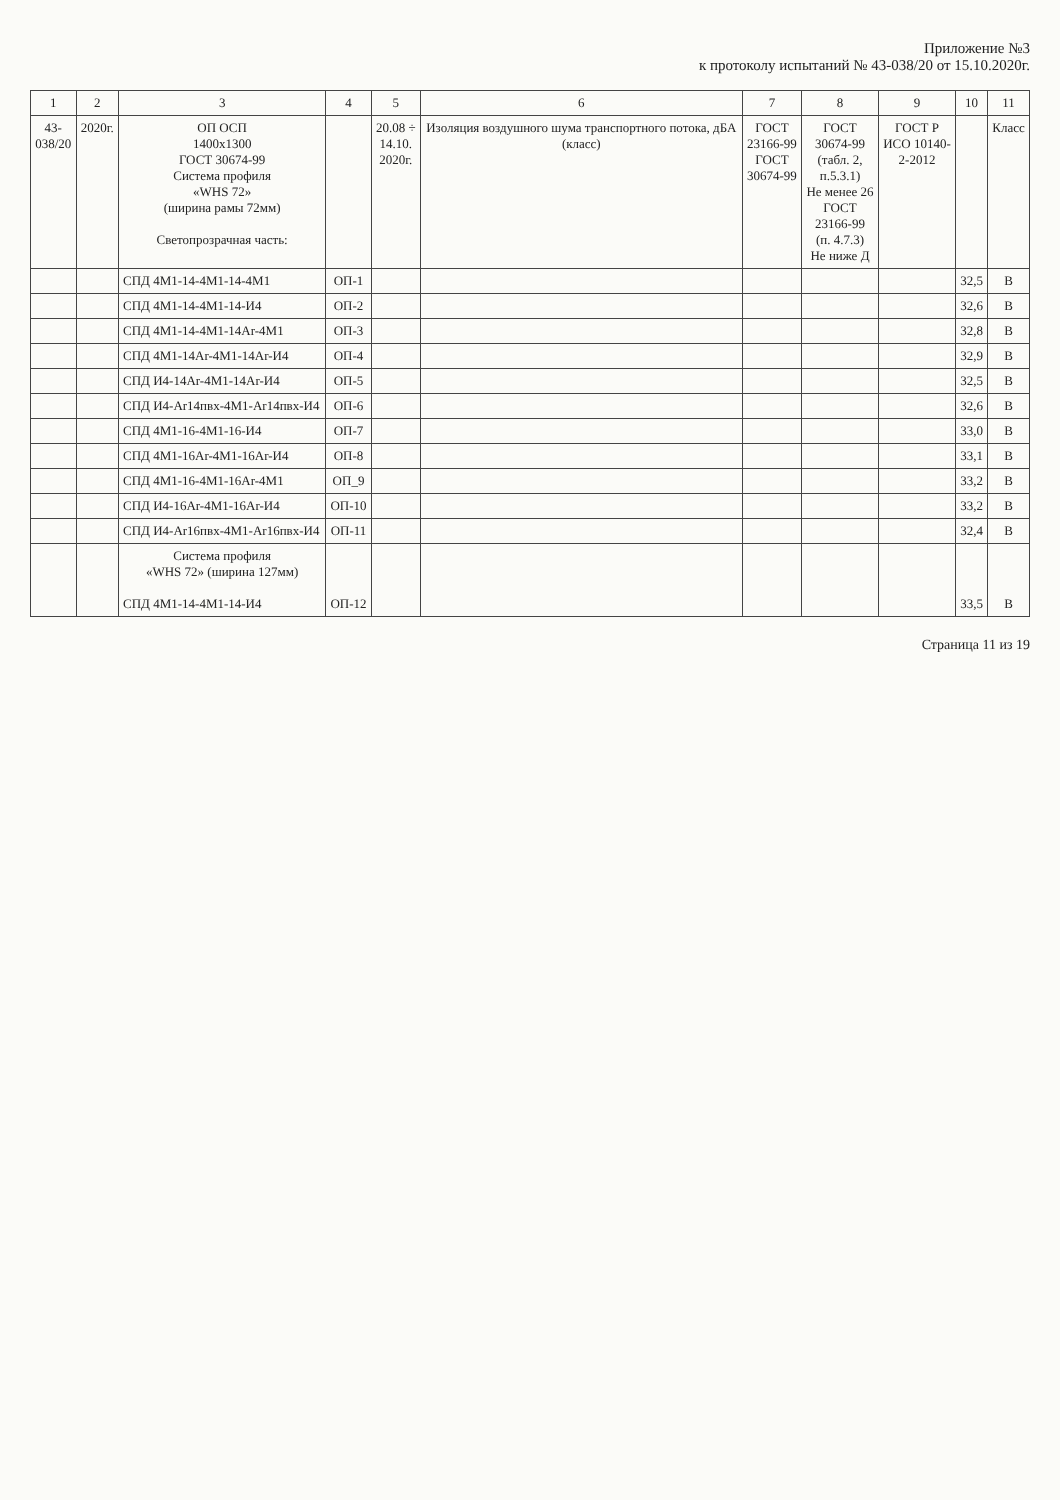Приложение №3
к протоколу испытаний № 43-038/20 от 15.10.2020г.
| 1 | 2 | 3 | 4 | 5 | 6 | 7 | 8 | 9 | 10 | 11 |
| --- | --- | --- | --- | --- | --- | --- | --- | --- | --- | --- |
| 43- 038/20 | 2020г. | ОП ОСП 1400x1300 ГОСТ 30674-99 Система профиля «WHS 72» (ширина рамы 72мм) Светопрозрачная часть: | | 20.08 ÷ 14.10. 2020г. | Изоляция воздушного шума транспортного потока, дБА (класс) | ГОСТ 23166-99 ГОСТ 30674-99 | ГОСТ 30674-99 (табл. 2, п.5.3.1) Не менее 26 ГОСТ 23166-99 (п. 4.7.3) Не ниже Д | ГОСТ Р ИСО 10140- 2-2012 | | Класс |
| | | СПД 4М1-14-4М1-14-4М1 | ОП-1 | | | | | | 32,5 | В |
| | | СПД 4М1-14-4М1-14-И4 | ОП-2 | | | | | | 32,6 | В |
| | | СПД 4М1-14-4М1-14Ar-4М1 | ОП-3 | | | | | | 32,8 | В |
| | | СПД 4М1-14Ar-4М1-14Ar-И4 | ОП-4 | | | | | | 32,9 | В |
| | | СПД И4-14Ar-4М1-14Ar-И4 | ОП-5 | | | | | | 32,5 | В |
| | | СПД И4-Ar14пвх-4М1-Ar14пвх-И4 | ОП-6 | | | | | | 32,6 | В |
| | | СПД 4М1-16-4М1-16-И4 | ОП-7 | | | | | | 33,0 | В |
| | | СПД 4М1-16Ar-4М1-16Ar-И4 | ОП-8 | | | | | | 33,1 | В |
| | | СПД 4М1-16-4М1-16Ar-4М1 | ОП_9 | | | | | | 33,2 | В |
| | | СПД И4-16Ar-4М1-16Ar-И4 | ОП-10 | | | | | | 33,2 | В |
| | | СПД И4-Ar16пвх-4М1-Ar16пвх-И4 | ОП-11 | | | | | | 32,4 | В |
| | | Система профиля «WHS 72» (ширина 127мм) СПД 4М1-14-4М1-14-И4 | ОП-12 | | | | | | 33,5 | В |
Страница 11 из 19